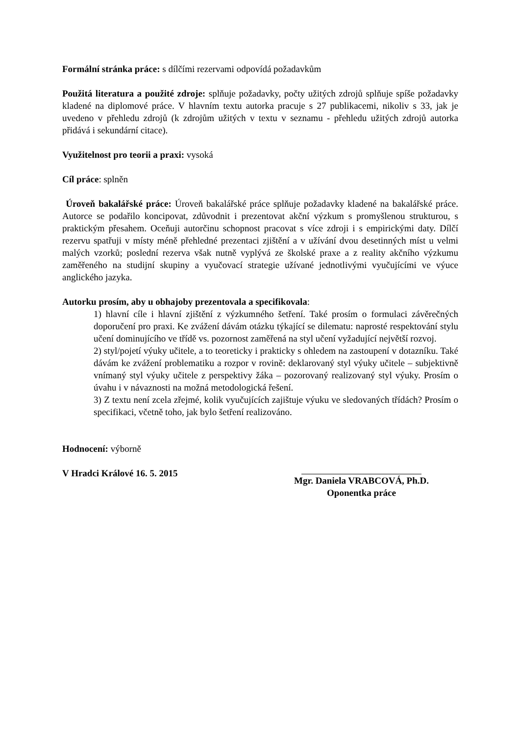Formální stránka práce: s dílčími rezervami odpovídá požadavkům
Použitá literatura a použité zdroje: splňuje požadavky, počty užitých zdrojů splňuje spíše požadavky kladené na diplomové práce. V hlavním textu autorka pracuje s 27 publikacemi, nikoliv s 33, jak je uvedeno v přehledu zdrojů (k zdrojům užitých v textu v seznamu - přehledu užitých zdrojů autorka přidává i sekundární citace).
Využitelnost pro teorii a praxi: vysoká
Cíl práce: splněn
Úroveň bakalářské práce: Úroveň bakalářské práce splňuje požadavky kladené na bakalářské práce. Autorce se podařilo koncipovat, zdůvodnit i prezentovat akční výzkum s promyšlenou strukturou, s praktickým přesahem. Oceňuji autorčinu schopnost pracovat s více zdroji i s empirickými daty. Dílčí rezervu spatřuji v místy méně přehledné prezentaci zjištění a v užívání dvou desetinných míst u velmi malých vzorků; poslední rezerva však nutně vyplývá ze školské praxe a z reality akčního výzkumu zaměřeného na studijní skupiny a vyučovací strategie užívané jednotlivými vyučujícími ve výuce anglického jazyka.
Autorku prosím, aby u obhajoby prezentovala a specifikovala:
1) hlavní cíle i hlavní zjištění z výzkumného šetření. Také prosím o formulaci závěrečných doporučení pro praxi. Ke zvážení dávám otázku týkající se dilematu: naprosté respektování stylu učení dominujícího ve třídě vs. pozornost zaměřená na styl učení vyžadující největší rozvoj.
2) styl/pojetí výuky učitele, a to teoreticky i prakticky s ohledem na zastoupení v dotazníku. Také dávám ke zvážení problematiku a rozpor v rovině: deklarovaný styl výuky učitele – subjektivně vnímaný styl výuky učitele z perspektivy žáka – pozorovaný realizovaný styl výuky. Prosím o úvahu i v návaznosti na možná metodologická řešení.
3) Z textu není zcela zřejmé, kolik vyučujících zajištuje výuku ve sledovaných třídách? Prosím o specifikaci, včetně toho, jak bylo šetření realizováno.
Hodnocení: výborně
V Hradci Králové 16. 5. 2015 Mgr. Daniela VRABCOVÁ, Ph.D.
Oponentka práce